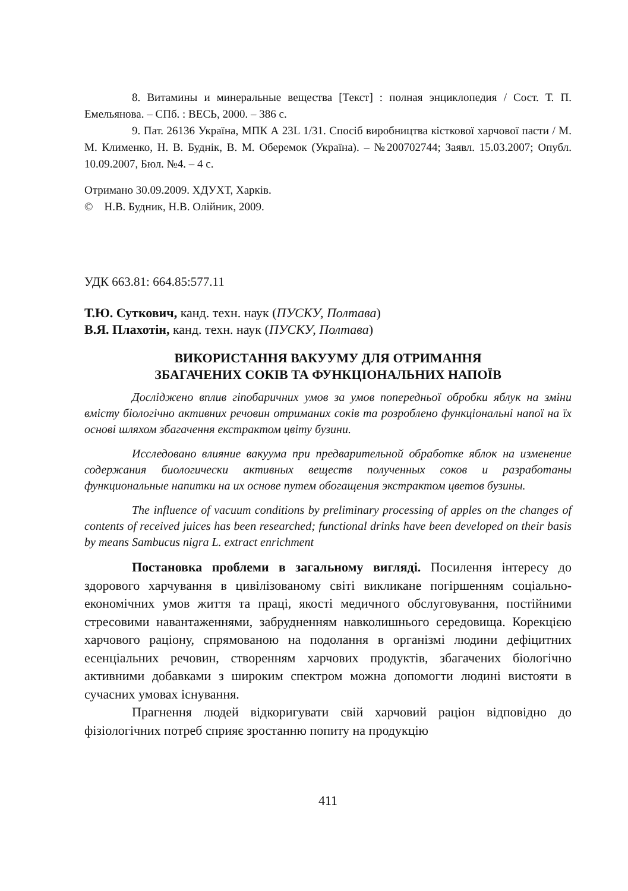8. Витамины и минеральные вещества [Текст] : полная энциклопедия / Сост. Т. П. Емельянова. – СПб. : ВЕСЬ, 2000. – 386 с.
9. Пат. 26136 Україна, МПК А 23L 1/31. Спосіб виробництва кісткової харчової пасти / М. М. Клименко, Н. В. Буднік, В. М. Оберемок (Україна). – №200702744; Заявл. 15.03.2007; Опубл. 10.09.2007, Бюл. №4. – 4 с.
Отримано 30.09.2009. ХДУХТ, Харків.
© Н.В. Будник, Н.В. Олійник, 2009.
УДК 663.81: 664.85:577.11
Т.Ю. Суткович, канд. техн. наук (ПУСКУ, Полтава)
В.Я. Плахотін, канд. техн. наук (ПУСКУ, Полтава)
ВИКОРИСТАННЯ ВАКУУМУ ДЛЯ ОТРИМАННЯ
ЗБАГАЧЕНИХ СОКІВ ТА ФУНКЦІОНАЛЬНИХ НАПОЇВ
Досліджено вплив гіпобаричних умов за умов попередньої обробки яблук на зміни вмісту біологічно активних речовин отриманих соків та розроблено функціональні напої на їх основі шляхом збагачення екстрактом цвіту бузини.
Исследовано влияние вакуума при предварительной обработке яблок на изменение содержания биологически активных веществ полученных соков и разработаны функциональные напитки на их основе путем обогащения экстрактом цветов бузины.
The influence of vacuum conditions by preliminary processing of apples on the changes of contents of received juices has been researched; functional drinks have been developed on their basis by means Sambucus nigra L. extract enrichment
Постановка проблеми в загальному вигляді. Посилення інтересу до здорового харчування в цивілізованому світі викликане погіршенням соціально-економічних умов життя та праці, якості медичного обслуговування, постійними стресовими навантаженнями, забрудненням навколишнього середовища. Корекцією харчового раціону, спрямованою на подолання в організмі людини дефіцитних есенціальних речовин, створенням харчових продуктів, збагачених біологічно активними добавками з широким спектром можна допомогти людині вистояти в сучасних умовах існування.
Прагнення людей відкоригувати свій харчовий раціон відповідно до фізіологічних потреб сприяє зростанню попиту на продукцію
411